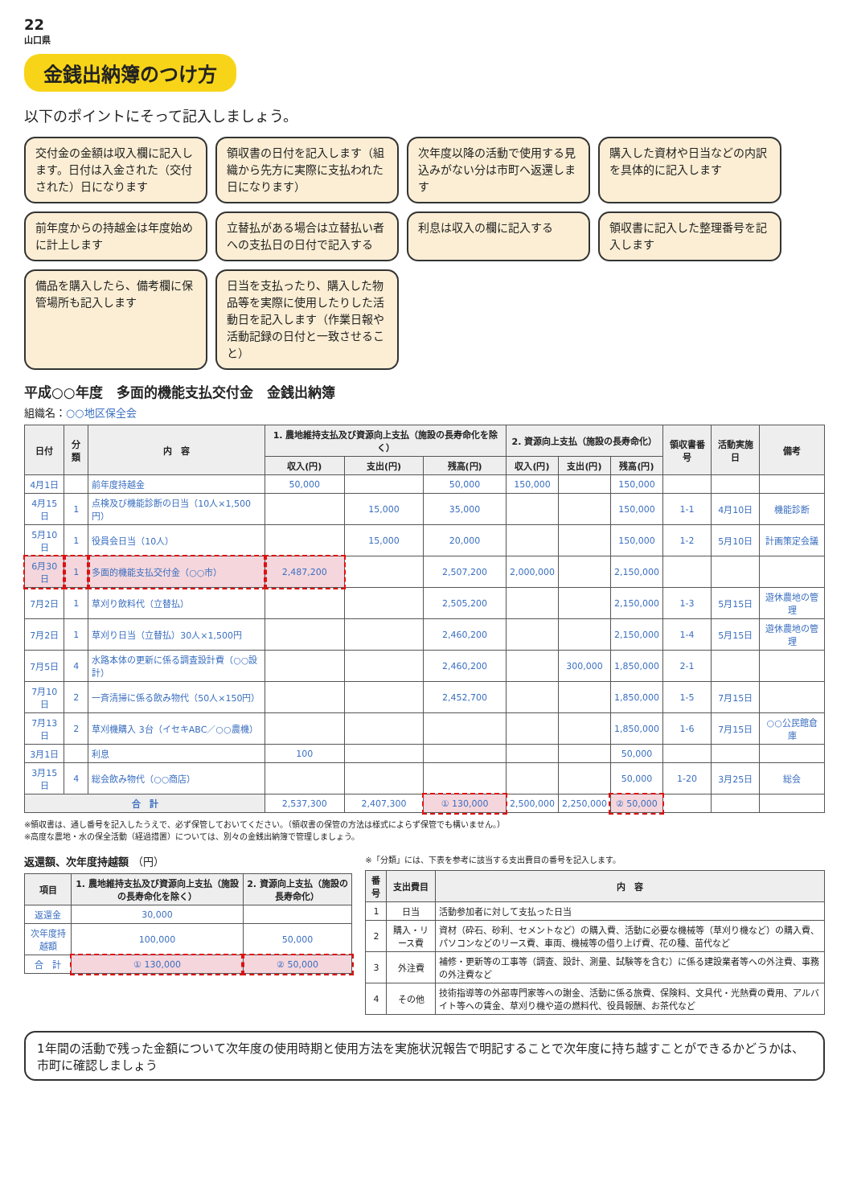22
山口県
金銭出納簿のつけ方
以下のポイントにそって記入しましょう。
交付金の金額は収入欄に記入します。日付は入金された（交付された）日になります
領収書の日付を記入します（組織から先方に実際に支払われた日になります）
次年度以降の活動で使用する見込みがない分は市町へ返還します
購入した資材や日当などの内訳を具体的に記入します
前年度からの持越金は年度始めに計上します
立替払がある場合は立替払い者への支払日の日付で記入する
利息は収入の欄に記入する
領収書に記入した整理番号を記入します
備品を購入したら、備考欄に保管場所も記入します
日当を支払ったり、購入した物品等を実際に使用したりした活動日を記入します（作業日報や活動記録の日付と一致させること）
平成○○年度　多面的機能支払交付金　金銭出納簿
組織名：○○地区保全会
| 日付 | 分類 | 内 容 | 1. 農地維持支払及び資源向上支払（施設の長寿命化を除く） | | | 2. 資源向上支払（施設の長寿命化） | | | 領収書番号 | 活動実施日 | 備考 |
| --- | --- | --- | --- | --- | --- | --- | --- | --- | --- | --- | --- |
| | | | 収入(円) | 支出(円) | 残高(円) | 収入(円) | 支出(円) | 残高(円) | | | |
| 4月1日 | | 前年度持越金 | 50,000 | | 50,000 | 150,000 | | 150,000 | | | |
| 4月15日 | 1 | 点検及び機能診断の日当（10人×1,500円） | | 15,000 | 35,000 | | | 150,000 | 1-1 | 4月10日 | 機能診断 |
| 5月10日 | 1 | 役員会日当（10人） | | 15,000 | 20,000 | | | 150,000 | 1-2 | 5月10日 | 計画策定会議 |
| 6月30日 | 1 | 多面的機能支払交付金（○○市） | 2,487,200 | | 2,507,200 | 2,000,000 | | 2,150,000 | | | |
| 7月2日 | 1 | 草刈り飲料代（立替払） | | | 2,505,200 | | | 2,150,000 | 1-3 | 5月15日 | 遊休農地の管理 |
| 7月2日 | 1 | 草刈り日当（立替払）30人×1,500円 | | | 2,460,200 | | | 2,150,000 | 1-4 | 5月15日 | 遊休農地の管理 |
| 7月5日 | 4 | 水路本体の更新に係る調査設計費（○○設計） | | | 2,460,200 | | 300,000 | 1,850,000 | 2-1 | | |
| 7月10日 | 2 | 一斉清掃に係る飲み物代（50人×150円） | | | 2,452,700 | | | 1,850,000 | 1-5 | 7月15日 | |
| 7月13日 | 2 | 草刈機購入 3台（イセキABC／○○農機） | | | | | | 1,850,000 | 1-6 | 7月15日 | ○○公民館倉庫 |
| 3月1日 | | 利息 | 100 | | | | | 50,000 | | | |
| 3月15日 | 4 | 総会飲み物代（○○商店） | | | | | | 50,000 | 1-20 | 3月25日 | 総会 |
| 合 計 | | | 2,537,300 | 2,407,300 | ① 130,000 | 2,500,000 | 2,250,000 | ② 50,000 | | | |
※領収書は、通し番号を記入したうえで、必ず保管しておいてください。（領収書の保管の方法は様式によらず保管でも構いません。）
※高度な農地・水の保全活動（経過措置）については、別々の金銭出納簿で管理しましょう。
返還額、次年度持越額 （円）
| 項目 | 1. 農地維持支払及び資源向上支払（施設の長寿命化を除く） | 2. 資源向上支払（施設の長寿命化） |
| --- | --- | --- |
| 返還金 | 30,000 | |
| 次年度持越額 | 100,000 | 50,000 |
| 合 計 | ① 130,000 | ② 50,000 |
※「分類」には、下表を参考に該当する支出費目の番号を記入します。
| 番号 | 支出費目 | 内 容 |
| --- | --- | --- |
| 1 | 日当 | 活動参加者に対して支払った日当 |
| 2 | 購入・リース費 | 資材（砕石、砂利、セメントなど）の購入費、活動に必要な機械等（草刈り機など）の購入費、パソコンなどのリース費、車両、機械等の借り上げ費、花の種、苗代など |
| 3 | 外注費 | 補修・更新等の工事等（調査、設計、測量、試験等を含む）に係る建設業者等への外注費、事務の外注費など |
| 4 | その他 | 技術指導等の外部専門家等への謝金、活動に係る旅費、保険料、文具代・光熱費の費用、アルバイト等への賃金、草刈り機や道の燃料代、役員報酬、お茶代など |
1年間の活動で残った金額について次年度の使用時期と使用方法を実施状況報告で明記することで次年度に持ち越すことができるかどうかは、市町に確認しましょう